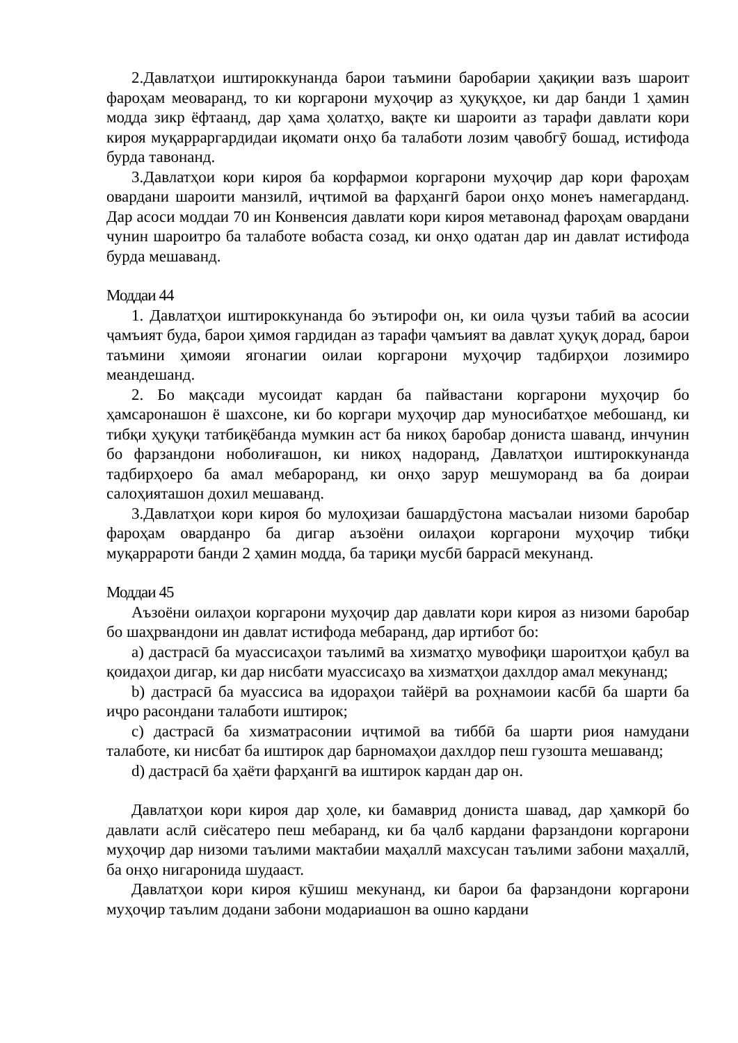2.Давлатҳои иштироккунанда барои таъмини баробарии ҳақиқии вазъ шароит фароҳам меоваранд, то ки коргарони муҳоҷир аз ҳуқуқҳое, ки дар банди 1 ҳамин модда зикр ёфтаанд, дар ҳама ҳолатҳо, вақте ки шароити аз тарафи давлати кори кироя муқарраргардидаи иқомати онҳо ба талаботи лозим ҷавобгӯ бошад, истифода бурда тавонанд.
3.Давлатҳои кори кироя ба корфармои коргарони муҳоҷир дар кори фароҳам овардани шароити манзилӣ, иҷтимоӣ ва фарҳангӣ барои онҳо монеъ намегарданд. Дар асоси моддаи 70 ин Конвенсия давлати кори кироя метавонад фароҳам овардани чунин шароитро ба талаботе вобаста созад, ки онҳо одатан дар ин давлат истифода бурда мешаванд.
Моддаи 44
1. Давлатҳои иштироккунанда бо эътирофи он, ки оила ҷузъи табиӣ ва асосии ҷамъият буда, барои ҳимоя гардидан аз тарафи ҷамъият ва давлат ҳуқуқ дорад, барои таъмини ҳимояи ягонагии оилаи коргарони муҳоҷир тадбирҳои лозимиро меандешанд.
2. Бо мақсади мусоидат кардан ба пайвастани коргарони муҳоҷир бо ҳамсаронашон ё шахсоне, ки бо коргари муҳоҷир дар муносибатҳое мебошанд, ки тибқи ҳуқуқи татбиқёбанда мумкин аст ба никоҳ баробар дониста шаванд, инчунин бо фарзандони ноболиғашон, ки никоҳ надоранд, Давлатҳои иштироккунанда тадбирҳоеро ба амал мебароранд, ки онҳо зарур мешуморанд ва ба доираи салоҳияташон дохил мешаванд.
3.Давлатҳои кори кироя бо мулоҳизаи башардӯстона масъалаи низоми баробар фароҳам оварданро ба дигар аъзоёни оилаҳои коргарони муҳоҷир тибқи муқаррароти банди 2 ҳамин модда, ба тариқи мусбӣ баррасӣ мекунанд.
Моддаи 45
Аъзоёни оилаҳои коргарони муҳоҷир дар давлати кори кироя аз низоми баробар бо шаҳрвандони ин давлат истифода мебаранд, дар иртибот бо:
a) дастрасӣ ба муассисаҳои таълимӣ ва хизматҳо мувофиқи шароитҳои қабул ва қоидаҳои дигар, ки дар нисбати муассисаҳо ва хизматҳои дахлдор амал мекунанд;
b) дастрасӣ ба муассиса ва идораҳои тайёрӣ ва роҳнамоии касбӣ ба шарти ба иҷро расондани талаботи иштирок;
c) дастрасӣ ба хизматрасонии иҷтимоӣ ва тиббӣ ба шарти риоя намудани талаботе, ки нисбат ба иштирок дар барномаҳои дахлдор пеш гузошта мешаванд;
d) дастрасӣ ба ҳаёти фарҳангӣ ва иштирок кардан дар он.
Давлатҳои кори кироя дар ҳоле, ки бамаврид дониста шавад, дар ҳамкорӣ бо давлати аслӣ сиёсатеро пеш мебаранд, ки ба ҷалб кардани фарзандони коргарони муҳоҷир дар низоми таълими мактабии маҳаллӣ махсусан таълими забони маҳаллӣ, ба онҳо нигаронида шудааст.
Давлатҳои кори кироя кӯшиш мекунанд, ки барои ба фарзандони коргарони муҳоҷир таълим додани забони модариашон ва ошно кардани